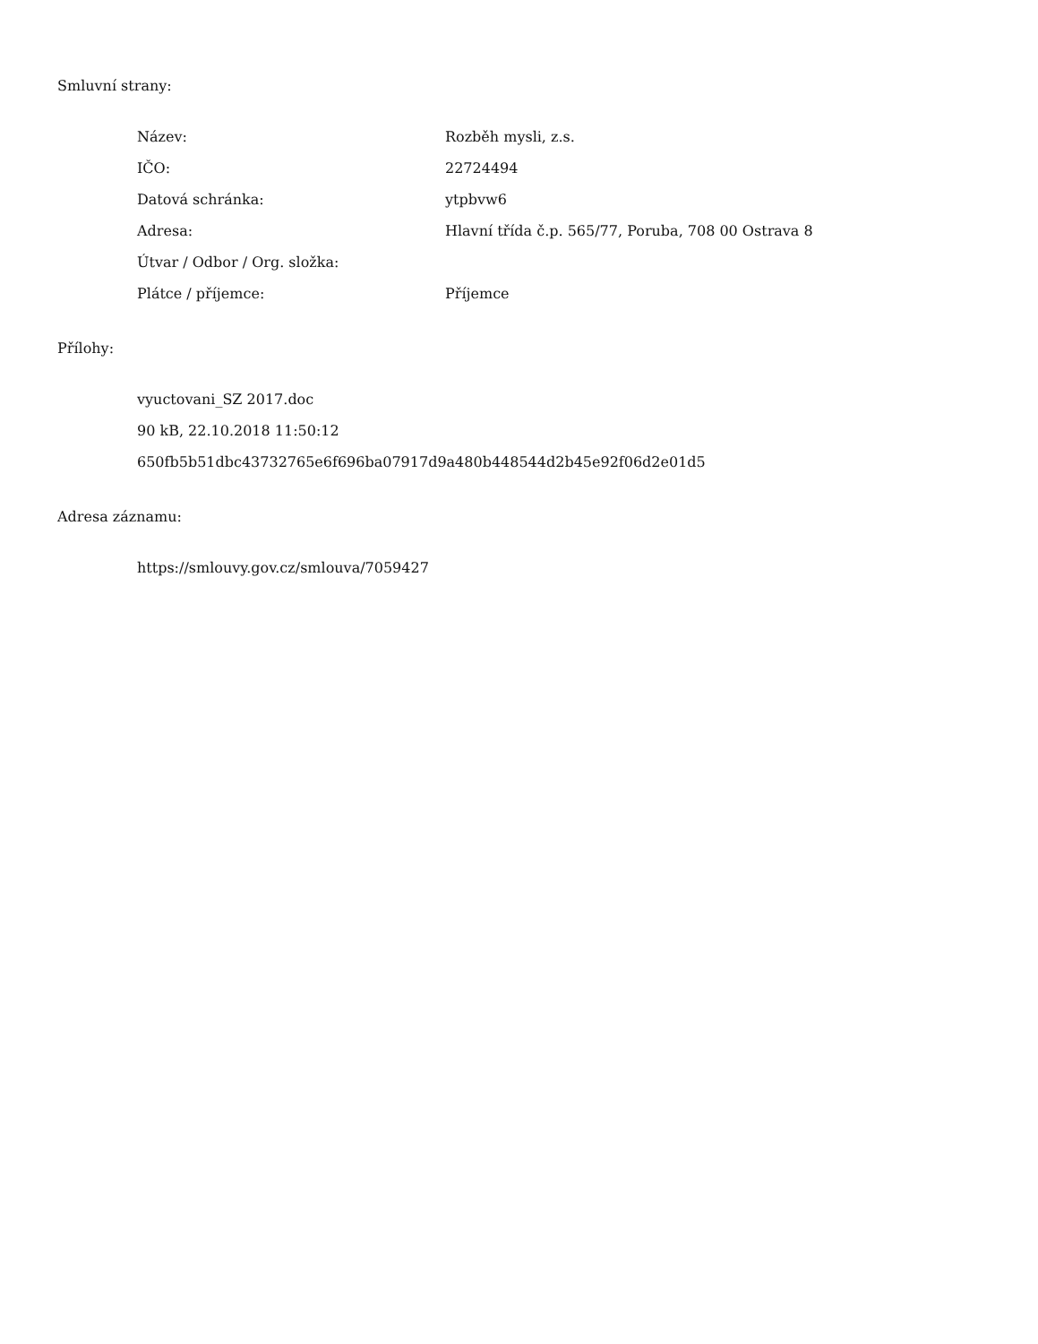Smluvní strany:
| Název: | Rozběh mysli, z.s. |
| IČO: | 22724494 |
| Datová schránka: | ytpbvw6 |
| Adresa: | Hlavní třída č.p. 565/77, Poruba, 708 00 Ostrava 8 |
| Útvar / Odbor / Org. složka: | |
| Plátce / příjemce: | Příjemce |
Přílohy:
vyuctovani_SZ 2017.doc
90 kB, 22.10.2018 11:50:12
650fb5b51dbc43732765e6f696ba07917d9a480b448544d2b45e92f06d2e01d5
Adresa záznamu:
https://smlouvy.gov.cz/smlouva/7059427